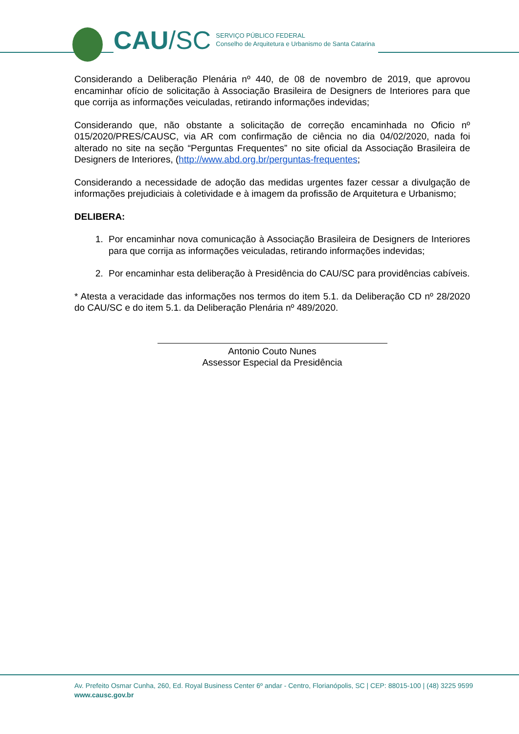CAU/SC
SERVIÇO PÚBLICO FEDERAL
Conselho de Arquitetura e Urbanismo de Santa Catarina
Considerando a Deliberação Plenária nº 440, de 08 de novembro de 2019, que aprovou encaminhar ofício de solicitação à Associação Brasileira de Designers de Interiores para que que corrija as informações veiculadas, retirando informações indevidas;
Considerando que, não obstante a solicitação de correção encaminhada no Oficio nº 015/2020/PRES/CAUSC, via AR com confirmação de ciência no dia 04/02/2020, nada foi alterado no site na seção “Perguntas Frequentes” no site oficial da Associação Brasileira de Designers de Interiores, (http://www.abd.org.br/perguntas-frequentes;
Considerando a necessidade de adoção das medidas urgentes fazer cessar a divulgação de informações prejudiciais à coletividade e à imagem da profissão de Arquitetura e Urbanismo;
DELIBERA:
1. Por encaminhar nova comunicação à Associação Brasileira de Designers de Interiores para que corrija as informações veiculadas, retirando informações indevidas;
2. Por encaminhar esta deliberação à Presidência do CAU/SC para providências cabíveis.
* Atesta a veracidade das informações nos termos do item 5.1. da Deliberação CD nº 28/2020 do CAU/SC e do item 5.1. da Deliberação Plenária nº 489/2020.
Antonio Couto Nunes
Assessor Especial da Presidência
Av. Prefeito Osmar Cunha, 260, Ed. Royal Business Center 6º andar - Centro, Florianópolis, SC | CEP: 88015-100 | (48) 3225 9599
www.causc.gov.br